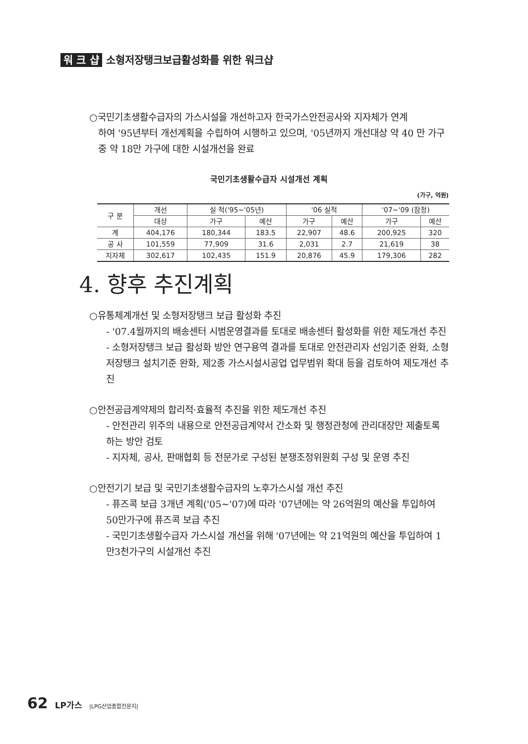워 크 샵 소형저장탱크보급활성화를 위한 워크샵
○국민기초생활수급자의 가스시설을 개선하고자 한국가스안전공사와 지자체가 연계
하여 '95년부터 개선계획을 수립하여 시행하고 있으며, '05년까지 개선대상 약 40 만 가구중 약 18만 가구에 대한 시설개선을 완료
국민기초생활수급자 시설개선 계획
(가구, 억원)
| 구 분 | 개선 | 실 적('95~'05년) | | '06 실적 | | '07~'09 (잠정) | |
| --- | --- | --- | --- | --- | --- | --- | --- |
| | 대상 | 가구 | 예산 | 가구 | 예산 | 가구 | 예산 |
| 계 | 404,176 | 180,344 | 183.5 | 22,907 | 48.6 | 200,925 | 320 |
| 공 사 | 101,559 | 77,909 | 31.6 | 2,031 | 2.7 | 21,619 | 38 |
| 지자체 | 302,617 | 102,435 | 151.9 | 20,876 | 45.9 | 179,306 | 282 |
4. 향후 추진계획
○유통체계개선 및 소형저장탱크 보급 활성화 추진
- '07.4월까지의 배송센터 시범운영결과를 토대로 배송센터 활성화를 위한 제도개선 추진
- 소형저장탱크 보급 활성화 방안 연구용역 결과를 토대로 안전관리자 선임기준 완화, 소형저장탱크 설치기준 완화, 제2종 가스시설시공업 업무범위 확대 등을 검토하여 제도개선 추진
○안전공급계약제의 합리적·효율적 추진을 위한 제도개선 추진
- 안전관리 위주의 내용으로 안전공급계약서 간소화 및 행정관청에 관리대장만 제출토록 하는 방안 검토
- 지자체, 공사, 판매협회 등 전문가로 구성된 분쟁조정위원회 구성 및 운영 추진
○안전기기 보급 및 국민기초생활수급자의 노후가스시설 개선 추진
- 퓨즈콕 보급 3개년 계획('05~'07)에 따라 '07년에는 약 26억원의 예산을 투입하여 50만가구에 퓨즈콕 보급 추진
- 국민기초생활수급자 가스시설 개선을 위해 '07년에는 약 21억원의 예산을 투입하여 1만3천가구의 시설개선 추진
62 LP가스 |LPG산업종합전문지|